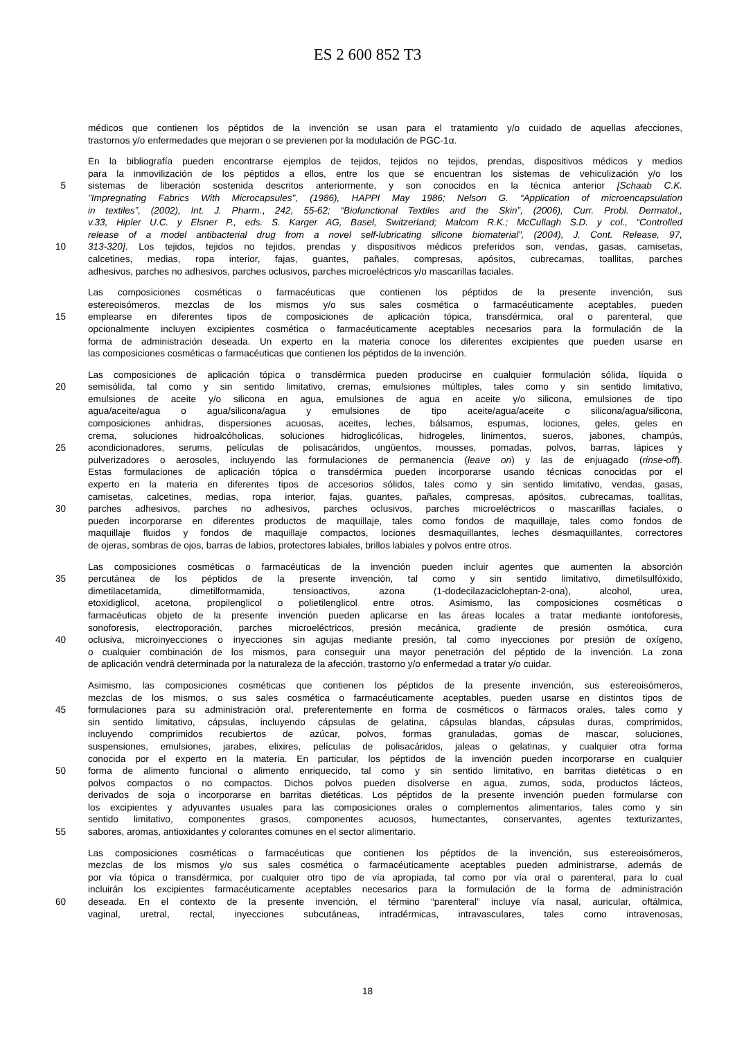ES 2 600 852 T3
médicos que contienen los péptidos de la invención se usan para el tratamiento y/o cuidado de aquellas afecciones,
trastornos y/o enfermedades que mejoran o se previenen por la modulación de PGC-1α.
En la bibliografía pueden encontrarse ejemplos de tejidos, tejidos no tejidos, prendas, dispositivos médicos y medios
para la inmovilización de los péptidos a ellos, entre los que se encuentran los sistemas de vehiculización y/o los
5 sistemas de liberación sostenida descritos anteriormente, y son conocidos en la técnica anterior [Schaab C.K.
"Impregnating Fabrics With Microcapsules", (1986), HAPPI May 1986; Nelson G. “Application of microencapsulation
in textiles”, (2002), Int. J. Pharm., 242, 55-62; “Biofunctional Textiles and the Skin”, (2006), Curr. Probl. Dermatol.,
v.33, Hipler U.C. y Elsner P., eds. S. Karger AG, Basel, Switzerland; Malcom R.K.; McCullagh S.D. y col., “Controlled
release of a model antibacterial drug from a novel self-lubricating silicone biomaterial”, (2004), J. Cont. Release, 97,
10 313-320]. Los tejidos, tejidos no tejidos, prendas y dispositivos médicos preferidos son, vendas, gasas, camisetas,
calcetines, medias, ropa interior, fajas, guantes, pañales, compresas, apósitos, cubrecamas, toallitas, parches
adhesivos, parches no adhesivos, parches oclusivos, parches microeléctricos y/o mascarillas faciales.
Las composiciones cosméticas o farmacéuticas que contienen los péptidos de la presente invención, sus
estereoisómeros, mezclas de los mismos y/o sus sales cosmética o farmacéuticamente aceptables, pueden
15 emplearse en diferentes tipos de composiciones de aplicación tópica, transdérmica, oral o parenteral, que
opcionalmente incluyen excipientes cosmética o farmacéuticamente aceptables necesarios para la formulación de la
forma de administración deseada. Un experto en la materia conoce los diferentes excipientes que pueden usarse en
las composiciones cosméticas o farmacéuticas que contienen los péptidos de la invención.
Las composiciones de aplicación tópica o transdérmica pueden producirse en cualquier formulación sólida, líquida o
20 semisólida, tal como y sin sentido limitativo, cremas, emulsiones múltiples, tales como y sin sentido limitativo,
emulsiones de aceite y/o silicona en agua, emulsiones de agua en aceite y/o silicona, emulsiones de tipo
agua/aceite/agua o agua/silicona/agua y emulsiones de tipo aceite/agua/aceite o silicona/agua/silicona,
composiciones anhidras, dispersiones acuosas, aceites, leches, bálsamos, espumas, lociones, geles, geles en
crema, soluciones hidroalcóholicas, soluciones hidroglicólicas, hidrogeles, linimentos, sueros, jabones, champús,
25 acondicionadores, serums, películas de polisacáridos, ungüentos, mousses, pomadas, polvos, barras, lápices y
pulverizadores o aerosoles, incluyendo las formulaciones de permanencia (leave on) y las de enjuagado (rinse-off).
Estas formulaciones de aplicación tópica o transdérmica pueden incorporarse usando técnicas conocidas por el
experto en la materia en diferentes tipos de accesorios sólidos, tales como y sin sentido limitativo, vendas, gasas,
camisetas, calcetines, medias, ropa interior, fajas, guantes, pañales, compresas, apósitos, cubrecamas, toallitas,
30 parches adhesivos, parches no adhesivos, parches oclusivos, parches microeléctricos o mascarillas faciales, o
pueden incorporarse en diferentes productos de maquillaje, tales como fondos de maquillaje, tales como fondos de
maquillaje fluidos y fondos de maquillaje compactos, lociones desmaquillantes, leches desmaquillantes, correctores
de ojeras, sombras de ojos, barras de labios, protectores labiales, brillos labiales y polvos entre otros.
Las composiciones cosméticas o farmacéuticas de la invención pueden incluir agentes que aumenten la absorción
35 percutánea de los péptidos de la presente invención, tal como y sin sentido limitativo, dimetilsulfóxido,
dimetilacetamida, dimetilformamida, tensioactivos, azona (1-dodecilazacicloheptan-2-ona), alcohol, urea,
etoxidiglicol, acetona, propilenglicol o polietilenglicol entre otros. Asimismo, las composiciones cosméticas o
farmacéuticas objeto de la presente invención pueden aplicarse en las áreas locales a tratar mediante iontoforesis,
sonoforesis, electroporación, parches microeléctricos, presión mecánica, gradiente de presión osmótica, cura
40 oclusiva, microinyecciones o inyecciones sin agujas mediante presión, tal como inyecciones por presión de oxígeno,
o cualquier combinación de los mismos, para conseguir una mayor penetración del péptido de la invención. La zona
de aplicación vendrá determinada por la naturaleza de la afección, trastorno y/o enfermedad a tratar y/o cuidar.
Asimismo, las composiciones cosméticas que contienen los péptidos de la presente invención, sus estereoisómeros,
mezclas de los mismos, o sus sales cosmética o farmacéuticamente aceptables, pueden usarse en distintos tipos de
45 formulaciones para su administración oral, preferentemente en forma de cosméticos o fármacos orales, tales como y
sin sentido limitativo, cápsulas, incluyendo cápsulas de gelatina, cápsulas blandas, cápsulas duras, comprimidos,
incluyendo comprimidos recubiertos de azúcar, polvos, formas granuladas, gomas de mascar, soluciones,
suspensiones, emulsiones, jarabes, elixires, películas de polisacáridos, jaleas o gelatinas, y cualquier otra forma
conocida por el experto en la materia. En particular, los péptidos de la invención pueden incorporarse en cualquier
50 forma de alimento funcional o alimento enriquecido, tal como y sin sentido limitativo, en barritas dietéticas o en
polvos compactos o no compactos. Dichos polvos pueden disolverse en agua, zumos, soda, productos lácteos,
derivados de soja o incorporarse en barritas dietéticas. Los péptidos de la presente invención pueden formularse con
los excipientes y adyuvantes usuales para las composiciones orales o complementos alimentarios, tales como y sin
sentido limitativo, componentes grasos, componentes acuosos, humectantes, conservantes, agentes texturizantes,
55 sabores, aromas, antioxidantes y colorantes comunes en el sector alimentario.
Las composiciones cosméticas o farmacéuticas que contienen los péptidos de la invención, sus estereoisómeros,
mezclas de los mismos y/o sus sales cosmética o farmacéuticamente aceptables pueden administrarse, además de
por vía tópica o transdérmica, por cualquier otro tipo de vía apropiada, tal como por vía oral o parenteral, para lo cual
incluirán los excipientes farmacéuticamente aceptables necesarios para la formulación de la forma de administración
60 deseada. En el contexto de la presente invención, el término “parenteral” incluye vía nasal, auricular, oftálmica,
vaginal, uretral, rectal, inyecciones subcutáneas, intradérmicas, intravasculares, tales como intravenosas,
18